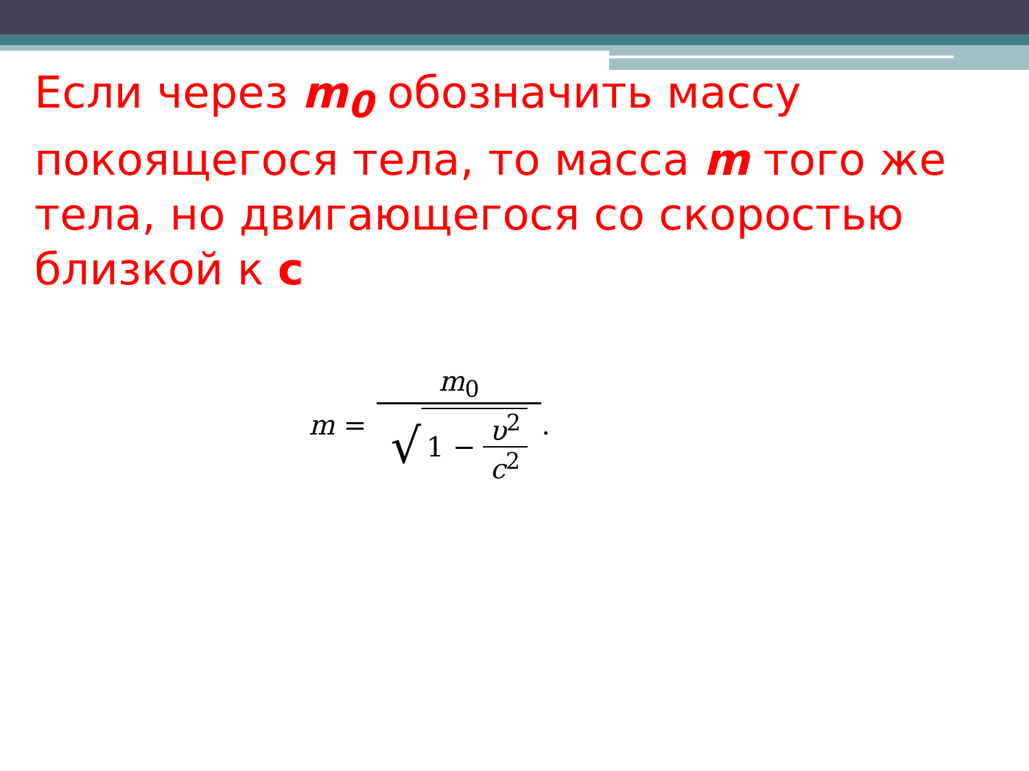Если через m<sub>0</sub> обозначить массу покоящегося тела, то масса m того же тела, но двигающегося со скоростью близкой к с
m = m<sub>0</sub> √ 1 − υ<sup>2</sup> c<sup>2</sup> .